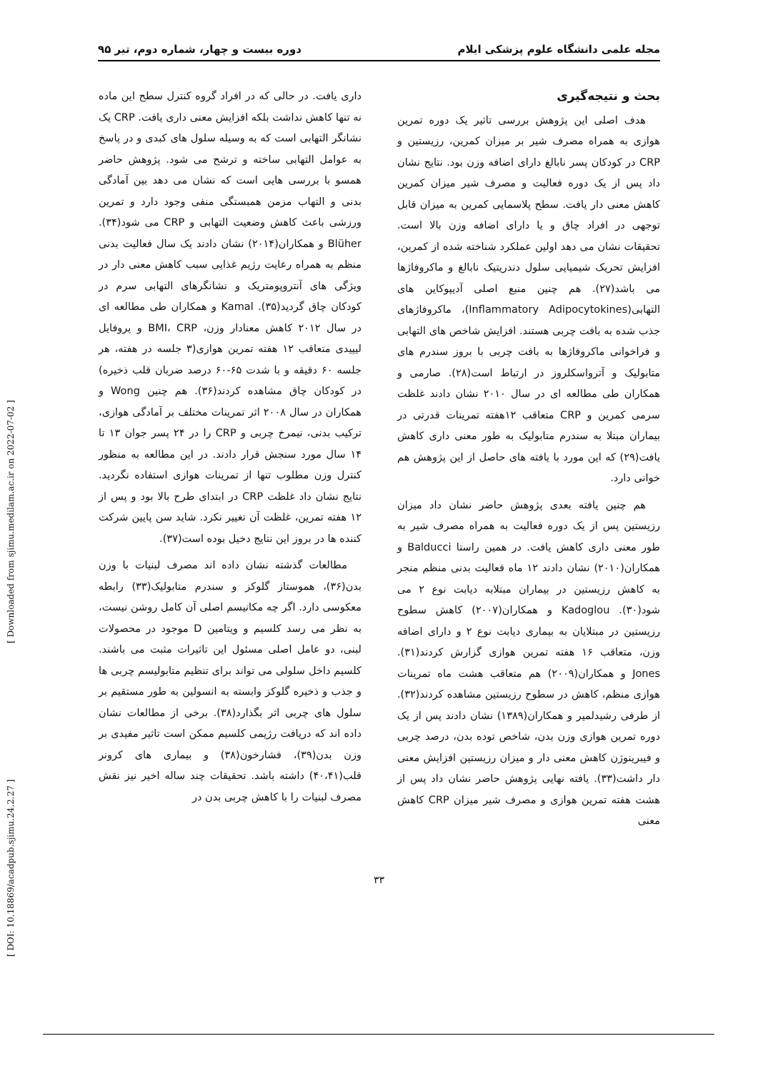مجله علمی دانشگاه علوم پزشکی ایلام دوره بیست و چهار، شماره دوم، تیر ۹۵
بحث و نتیجه‌گیری
هدف اصلی این پژوهش بررسی تاثیر یک دوره تمرین هوازی به همراه مصرف شیر بر میزان کمرین، رزیستین و CRP در کودکان پسر نابالغ دارای اضافه وزن بود. نتایج نشان داد پس از یک دوره فعالیت و مصرف شیر میزان کمرین کاهش معنی دار یافت. سطح پلاسمایی کمرین به میزان قابل توجهی در افراد چاق و یا دارای اضافه وزن بالا است. تحقیقات نشان می دهد اولین عملکرد شناخته شده از کمرین، افزایش تحریک شیمیایی سلول دندریتیک نابالغ و ماکروفاژها می باشد(۲۷). هم چنین منبع اصلی آدیپوکاین های التهابی(Inflammatory Adipocytokines)، ماکروفاژهای جذب شده به بافت چربی هستند. افزایش شاخص های التهابی و فراخوانی ماکروفاژها به بافت چربی با بروز سندرم های متابولیک و آترواسکلروز در ارتباط است(۲۸). صارمی و همکاران طی مطالعه ای در سال ۲۰۱۰ نشان دادند غلظت سرمی کمرین و CRP متعاقب ۱۲هفته تمرینات قدرتی در بیماران مبتلا به سندرم متابولیک به طور معنی داری کاهش یافت(۲۹) که این مورد با یافته های حاصل از این پژوهش هم خوانی دارد.
هم چنین یافته بعدی پژوهش حاضر نشان داد میزان رزیستین پس از یک دوره فعالیت به همراه مصرف شیر به طور معنی داری کاهش یافت. در همین راستا Balducci و همکاران(۲۰۱۰) نشان دادند ۱۲ ماه فعالیت بدنی منظم منجر به کاهش رزیستین در بیماران مبتلابه دیابت نوع ۲ می شود(۳۰). Kadoglou و همکاران(۲۰۰۷) کاهش سطوح رزیستین در مبتلایان به بیماری دیابت نوع ۲ و دارای اضافه وزن، متعاقب ۱۶ هفته تمرین هوازی گزارش کردند(۳۱). Jones و همکاران(۲۰۰۹) هم متعاقب هشت ماه تمرینات هوازی منظم، کاهش در سطوح رزیستین مشاهده کردند(۳۲). از طرفی رشیدلمیر و همکاران(۱۳۸۹) نشان دادند پس از یک دوره تمرین هوازی وزن بدن، شاخص توده بدن، درصد چربی و فیبرینوژن کاهش معنی دار و میزان رزیستین افزایش معنی دار داشت(۳۳). یافته نهایی پژوهش حاضر نشان داد پس از هشت هفته تمرین هوازی و مصرف شیر میزان CRP کاهش معنی
داری یافت. در حالی که در افراد گروه کنترل سطح این ماده نه تنها کاهش نداشت بلکه افزایش معنی داری یافت. CRP یک نشانگر التهابی است که به وسیله سلول های کبدی و در پاسخ به عوامل التهابی ساخته و ترشح می شود. پژوهش حاضر همسو با بررسی هایی است که نشان می دهد بین آمادگی بدنی و التهاب مزمن همبستگی منفی وجود دارد و تمرین ورزشی باعث کاهش وضعیت التهابی و CRP می شود(۳۴). Blüher و همکاران(۲۰۱۴) نشان دادند یک سال فعالیت بدنی منظم به همراه رعایت رژیم غذایی سبب کاهش معنی دار در ویژگی های آنتروپومتریک و نشانگرهای التهابی سرم در کودکان چاق گردید(۳۵). Kamal و همکاران طی مطالعه ای در سال ۲۰۱۲ کاهش معنادار وزن، BMI، CRP و پروفایل لیپیدی متعاقب ۱۲ هفته تمرین هوازی(۳ جلسه در هفته، هر جلسه ۶۰ دقیقه و با شدت ۶۵-۶۰ درصد ضربان قلب ذخیره) در کودکان چاق مشاهده کردند(۳۶). هم چنین Wong و همکاران در سال ۲۰۰۸ اثر تمرینات مختلف بر آمادگی هوازی، ترکیب بدنی، نیمرخ چربی و CRP را در ۲۴ پسر جوان ۱۳ تا ۱۴ سال مورد سنجش قرار دادند. در این مطالعه به منظور کنترل وزن مطلوب تنها از تمرینات هوازی استفاده نگردید. نتایج نشان داد غلظت CRP در ابتدای طرح بالا بود و پس از ۱۲ هفته تمرین، غلظت آن تغییر نکرد. شاید سن پایین شرکت کننده ها در بروز این نتایج دخیل بوده است(۳۷).
مطالعات گذشته نشان داده اند مصرف لبنیات با وزن بدن(۳۶)، هموستاز گلوکز و سندرم متابولیک(۳۳) رابطه معکوسی دارد. اگر چه مکانیسم اصلی آن کامل روشن نیست، به نظر می رسد کلسیم و ویتامین D موجود در محصولات لبنی، دو عامل اصلی مسئول این تاثیرات مثبت می باشند. کلسیم داخل سلولی می تواند برای تنظیم متابولیسم چربی ها و جذب و ذخیره گلوکز وابسته به انسولین به طور مستقیم بر سلول های چربی اثر بگذارد(۳۸). برخی از مطالعات نشان داده اند که دریافت رژیمی کلسیم ممکن است تاثیر مفیدی بر وزن بدن(۳۹)، فشارخون(۳۸) و بیماری های کرونر قلب(۴۰،۴۱) داشته باشد. تحقیقات چند ساله اخیر نیز نقش مصرف لبنیات را با کاهش چربی بدن در
[ DOI: 10.18869/acadpub.sjimu.24.2.27 ] [ Downloaded from sjimu.medilam.ac.ir on 2022-07-02 ]
۳۳